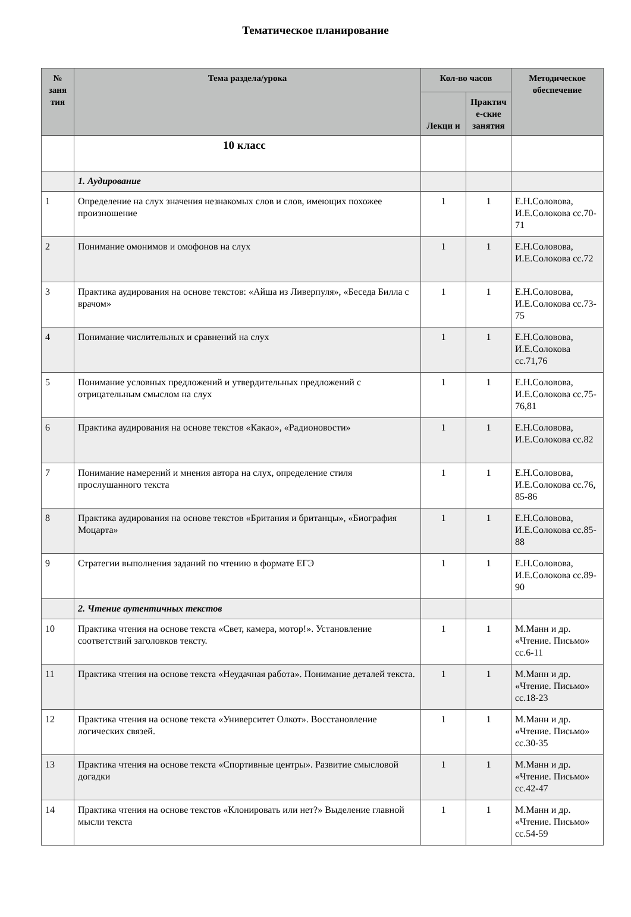Тематическое планирование
| № заня тия | Тема раздела/урока | Кол-во часов | | Методическое обеспечение |
| --- | --- | --- | --- | --- |
| | | Лекци и | Практич е-ские занятия | |
| | 10 класс | | | |
| | 1. Аудирование | | | |
| 1 | Определение на слух значения незнакомых слов и слов, имеющих похожее произношение | 1 | 1 | Е.Н.Соловова, И.Е.Солокова сс.70-71 |
| 2 | Понимание омонимов и омофонов на слух | 1 | 1 | Е.Н.Соловова, И.Е.Солокова сс.72 |
| 3 | Практика аудирования на основе текстов: «Айша из Ливерпуля», «Беседа Билла с врачом» | 1 | 1 | Е.Н.Соловова, И.Е.Солокова сс.73-75 |
| 4 | Понимание числительных и сравнений на слух | 1 | 1 | Е.Н.Соловова, И.Е.Солокова сс.71,76 |
| 5 | Понимание условных предложений и утвердительных предложений с отрицательным смыслом на слух | 1 | 1 | Е.Н.Соловова, И.Е.Солокова сс.75-76,81 |
| 6 | Практика аудирования на основе текстов «Какао», «Радионовости» | 1 | 1 | Е.Н.Соловова, И.Е.Солокова сс.82 |
| 7 | Понимание намерений и мнения автора на слух, определение стиля прослушанного текста | 1 | 1 | Е.Н.Соловова, И.Е.Солокова сс.76, 85-86 |
| 8 | Практика аудирования на основе текстов «Британия и британцы», «Биография Моцарта» | 1 | 1 | Е.Н.Соловова, И.Е.Солокова сс.85-88 |
| 9 | Стратегии выполнения заданий по чтению в формате ЕГЭ | 1 | 1 | Е.Н.Соловова, И.Е.Солокова сс.89-90 |
| | 2. Чтение аутентичных текстов | | | |
| 10 | Практика чтения на основе текста «Свет, камера, мотор!». Установление соответствий заголовков тексту. | 1 | 1 | М.Манн и др. «Чтение. Письмо» сс.6-11 |
| 11 | Практика чтения на основе текста «Неудачная работа». Понимание деталей текста. | 1 | 1 | М.Манн и др. «Чтение. Письмо» сс.18-23 |
| 12 | Практика чтения на основе текста «Университет Олкот». Восстановление логических связей. | 1 | 1 | М.Манн и др. «Чтение. Письмо» сс.30-35 |
| 13 | Практика чтения на основе текста «Спортивные центры». Развитие смысловой догадки | 1 | 1 | М.Манн и др. «Чтение. Письмо» сс.42-47 |
| 14 | Практика чтения на основе текстов «Клонировать или нет?» Выделение главной мысли текста | 1 | 1 | М.Манн и др. «Чтение. Письмо» сс.54-59 |